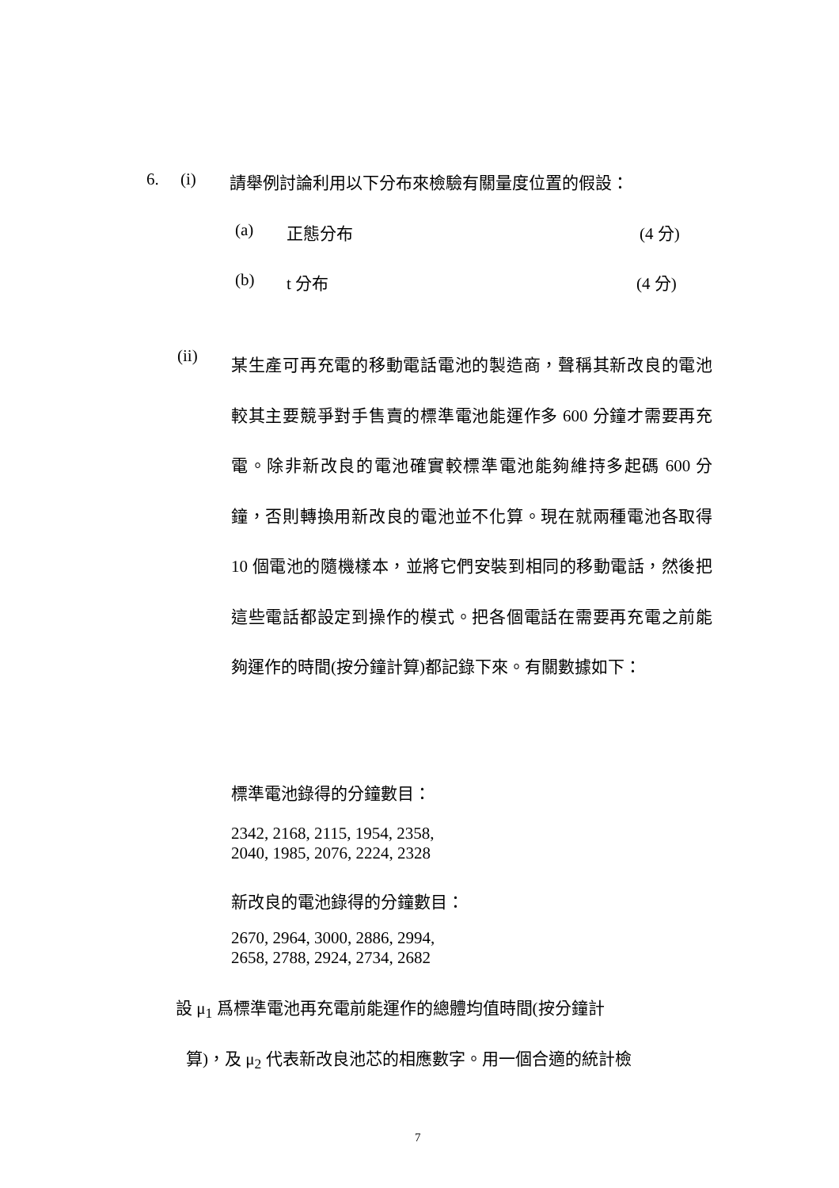6. (i) 請舉例討論利用以下分布來檢驗有關量度位置的假設：
(a) 正態分布 (4 分)
(b) t 分布 (4 分)
(ii)
某生產可再充電的移動電話電池的製造商，聲稱其新改良的電池較其主要競爭對手售賣的標準電池能運作多 600 分鐘才需要再充電。除非新改良的電池確實較標準電池能夠維持多起碼 600 分鐘，否則轉換用新改良的電池並不化算。現在就兩種電池各取得 10 個電池的隨機樣本，並將它們安裝到相同的移動電話，然後把這些電話都設定到操作的模式。把各個電話在需要再充電之前能夠運作的時間(按分鐘計算)都記錄下來。有關數據如下：
標準電池錄得的分鐘數目：
2342, 2168, 2115, 1954, 2358,
2040, 1985, 2076, 2224, 2328
新改良的電池錄得的分鐘數目：
2670, 2964, 3000, 2886, 2994,
2658, 2788, 2924, 2734, 2682
設 μ<sub>1</sub> 爲標準電池再充電前能運作的總體均值時間(按分鐘計
算)，及 μ<sub>2</sub> 代表新改良池芯的相應數字。用一個合適的統計檢
7